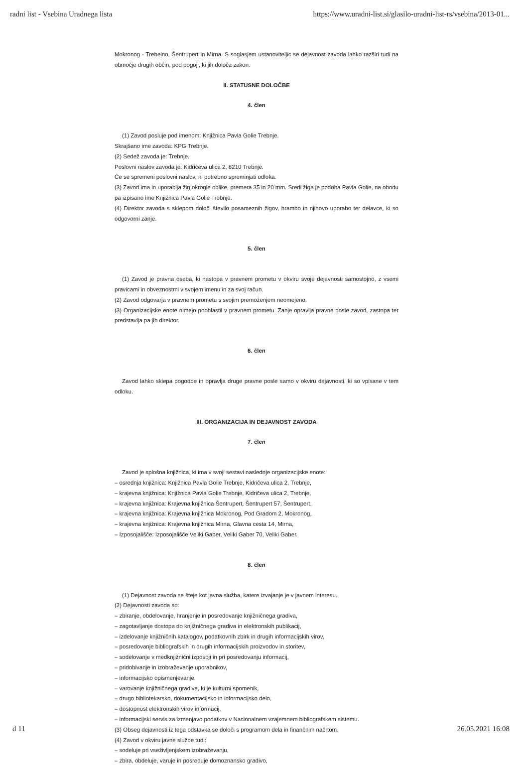radni list - Vsebina Uradnega lista https://www.uradni-list.si/glasilo-uradni-list-rs/vsebina/2013-01...
Mokronog - Trebelno, Šentrupert in Mirna. S soglasjem ustanoviteljic se dejavnost zavoda lahko razširi tudi na območje drugih občin, pod pogoji, ki jih določa zakon.
II. STATUSNE DOLOČBE
4. člen
(1) Zavod posluje pod imenom: Knjižnica Pavla Golie Trebnje.
Skrajšano ime zavoda: KPG Trebnje.
(2) Sedež zavoda je: Trebnje.
Poslovni naslov zavoda je: Kidričeva ulica 2, 8210 Trebnje.
Če se spremeni poslovni naslov, ni potrebno spreminjati odloka.
(3) Zavod ima in uporablja žig okrogle oblike, premera 35 in 20 mm. Sredi žiga je podoba Pavla Golie, na obodu pa izpisano ime Knjižnica Pavla Golie Trebnje.
(4) Direktor zavoda s sklepom določi število posameznih žigov, hrambo in njihovo uporabo ter delavce, ki so odgovorni zanje.
5. člen
(1) Zavod je pravna oseba, ki nastopa v pravnem prometu v okviru svoje dejavnosti samostojno, z vsemi pravicami in obveznostmi v svojem imenu in za svoj račun.
(2) Zavod odgovarja v pravnem prometu s svojim premoženjem neomejeno.
(3) Organizacijske enote nimajo pooblastil v pravnem prometu. Zanje opravlja pravne posle zavod, zastopa ter predstavlja pa jih direktor.
6. člen
Zavod lahko sklepa pogodbe in opravlja druge pravne posle samo v okviru dejavnosti, ki so vpisane v tem odloku.
III. ORGANIZACIJA IN DEJAVNOST ZAVODA
7. člen
Zavod je splošna knjižnica, ki ima v svoji sestavi naslednje organizacijske enote:
– osrednja knjižnica: Knjižnica Pavla Golie Trebnje, Kidričeva ulica 2, Trebnje,
– krajevna knjižnica: Knjižnica Pavla Golie Trebnje, Kidričeva ulica 2, Trebnje,
– krajevna knjižnica: Krajevna knjižnica Šentrupert, Šentrupert 57, Šentrupert,
– krajevna knjižnica: Krajevna knjižnica Mokronog, Pod Gradom 2, Mokronog,
– krajevna knjižnica: Krajevna knjižnica Mirna, Glavna cesta 14, Mirna,
– Izposojališče: Izposojališče Veliki Gaber, Veliki Gaber 70, Veliki Gaber.
8. člen
(1) Dejavnost zavoda se šteje kot javna služba, katere izvajanje je v javnem interesu.
(2) Dejavnosti zavoda so:
– zbiranje, obdelovanje, hranjenje in posredovanje knjižničnega gradiva,
– zagotavljanje dostopa do knjižničnega gradiva in elektronskih publikacij,
– izdelovanje knjižničnih katalogov, podatkovnih zbirk in drugih informacijskih virov,
– posredovanje bibliografskih in drugih informacijskih proizvodov in storitev,
– sodelovanje v medknjižnični izposoji in pri posredovanju informacij,
– pridobivanje in izobraževanje uporabnikov,
– informacijsko opismenjevanje,
– varovanje knjižničnega gradiva, ki je kulturni spomenik,
– drugo bibliotekarsko, dokumentacijsko in informacijsko delo,
– dostopnost elektronskih virov informacij,
– informacijski servis za izmenjavo podatkov v Nacionalnem vzajemnem bibliografskem sistemu.
(3) Obseg dejavnosti iz tega odstavka se določi s programom dela in finančnim načrtom.
(4) Zavod v okviru javne službe tudi:
– sodeluje pri vseživljenjskem izobraževanju,
– zbira, obdeluje, varuje in posreduje domoznansko gradivo,
d 11 26.05.2021 16:08